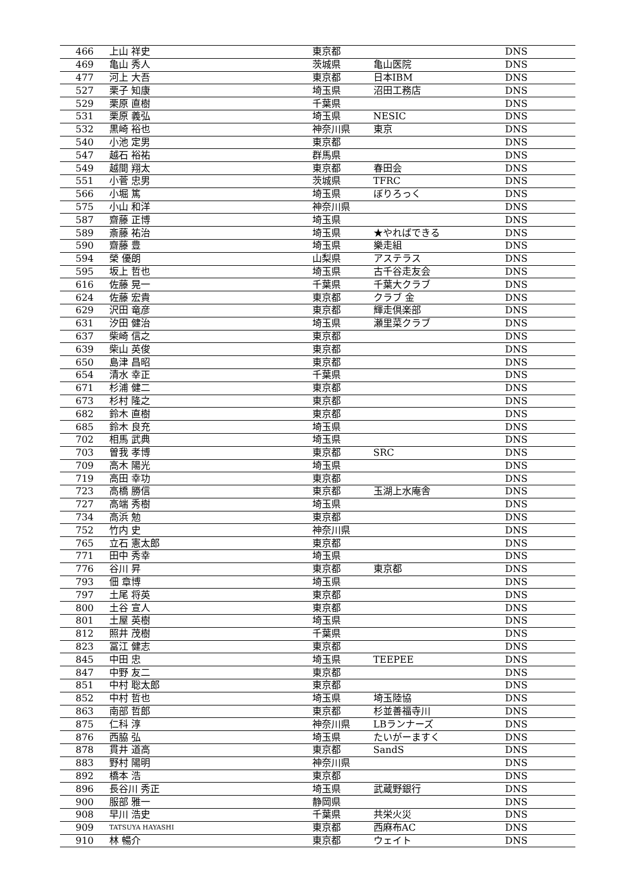| 466 | 上山 祥史 | 東京都 | | DNS |
| 469 | 亀山 秀人 | 茨城県 | 亀山医院 | DNS |
| 477 | 河上 大吾 | 東京都 | 日本IBM | DNS |
| 527 | 栗子 知康 | 埼玉県 | 沼田工務店 | DNS |
| 529 | 栗原 直樹 | 千葉県 | | DNS |
| 531 | 栗原 義弘 | 埼玉県 | NESIC | DNS |
| 532 | 黒崎 裕也 | 神奈川県 | 東京 | DNS |
| 540 | 小池 定男 | 東京都 | | DNS |
| 547 | 越石 裕祐 | 群馬県 | | DNS |
| 549 | 越間 翔太 | 東京都 | 春田会 | DNS |
| 551 | 小菅 忠男 | 茨城県 | TFRC | DNS |
| 566 | 小堀 篤 | 埼玉県 | ぼりろっく | DNS |
| 575 | 小山 和洋 | 神奈川県 | | DNS |
| 587 | 齋藤 正博 | 埼玉県 | | DNS |
| 589 | 斎藤 祐治 | 埼玉県 | ★やればできる | DNS |
| 590 | 齋藤 豊 | 埼玉県 | 樂走組 | DNS |
| 594 | 榮 優朗 | 山梨県 | アステラス | DNS |
| 595 | 坂上 哲也 | 埼玉県 | 古千谷走友会 | DNS |
| 616 | 佐藤 晃一 | 千葉県 | 千葉大クラブ | DNS |
| 624 | 佐藤 宏貴 | 東京都 | クラブ 金 | DNS |
| 629 | 沢田 竜彦 | 東京都 | 輝走倶楽部 | DNS |
| 631 | 汐田 健治 | 埼玉県 | 瀬里菜クラブ | DNS |
| 637 | 柴崎 信之 | 東京都 | | DNS |
| 639 | 柴山 英俊 | 東京都 | | DNS |
| 650 | 島津 昌昭 | 東京都 | | DNS |
| 654 | 清水 幸正 | 千葉県 | | DNS |
| 671 | 杉浦 健二 | 東京都 | | DNS |
| 673 | 杉村 隆之 | 東京都 | | DNS |
| 682 | 鈴木 直樹 | 東京都 | | DNS |
| 685 | 鈴木 良充 | 埼玉県 | | DNS |
| 702 | 相馬 武典 | 埼玉県 | | DNS |
| 703 | 曽我 孝博 | 東京都 | SRC | DNS |
| 709 | 高木 陽光 | 埼玉県 | | DNS |
| 719 | 高田 幸功 | 東京都 | | DNS |
| 723 | 高橋 勝信 | 東京都 | 玉湖上水庵舎 | DNS |
| 727 | 高端 秀樹 | 埼玉県 | | DNS |
| 734 | 高浜 勉 | 東京都 | | DNS |
| 752 | 竹内 史 | 神奈川県 | | DNS |
| 765 | 立石 憲太郎 | 東京都 | | DNS |
| 771 | 田中 秀幸 | 埼玉県 | | DNS |
| 776 | 谷川 昇 | 東京都 | 東京都 | DNS |
| 793 | 佃 章博 | 埼玉県 | | DNS |
| 797 | 土尾 将英 | 東京都 | | DNS |
| 800 | 土谷 宣人 | 東京都 | | DNS |
| 801 | 土屋 英樹 | 埼玉県 | | DNS |
| 812 | 照井 茂樹 | 千葉県 | | DNS |
| 823 | 冨江 健志 | 東京都 | | DNS |
| 845 | 中田 忠 | 埼玉県 | TEEPEE | DNS |
| 847 | 中野 友二 | 東京都 | | DNS |
| 851 | 中村 聡太郎 | 東京都 | | DNS |
| 852 | 中村 哲也 | 埼玉県 | 埼玉陸協 | DNS |
| 863 | 南部 哲郎 | 東京都 | 杉並善福寺川 | DNS |
| 875 | 仁科 淳 | 神奈川県 | LBランナーズ | DNS |
| 876 | 西脇 弘 | 埼玉県 | たいがーますく | DNS |
| 878 | 貫井 道高 | 東京都 | SandS | DNS |
| 883 | 野村 陽明 | 神奈川県 | | DNS |
| 892 | 橋本 浩 | 東京都 | | DNS |
| 896 | 長谷川 秀正 | 埼玉県 | 武蔵野銀行 | DNS |
| 900 | 服部 雅一 | 静岡県 | | DNS |
| 908 | 早川 浩史 | 千葉県 | 共栄火災 | DNS |
| 909 | TATSUYA HAYASHI | 東京都 | 西麻布AC | DNS |
| 910 | 林 暢介 | 東京都 | ウェイト | DNS |